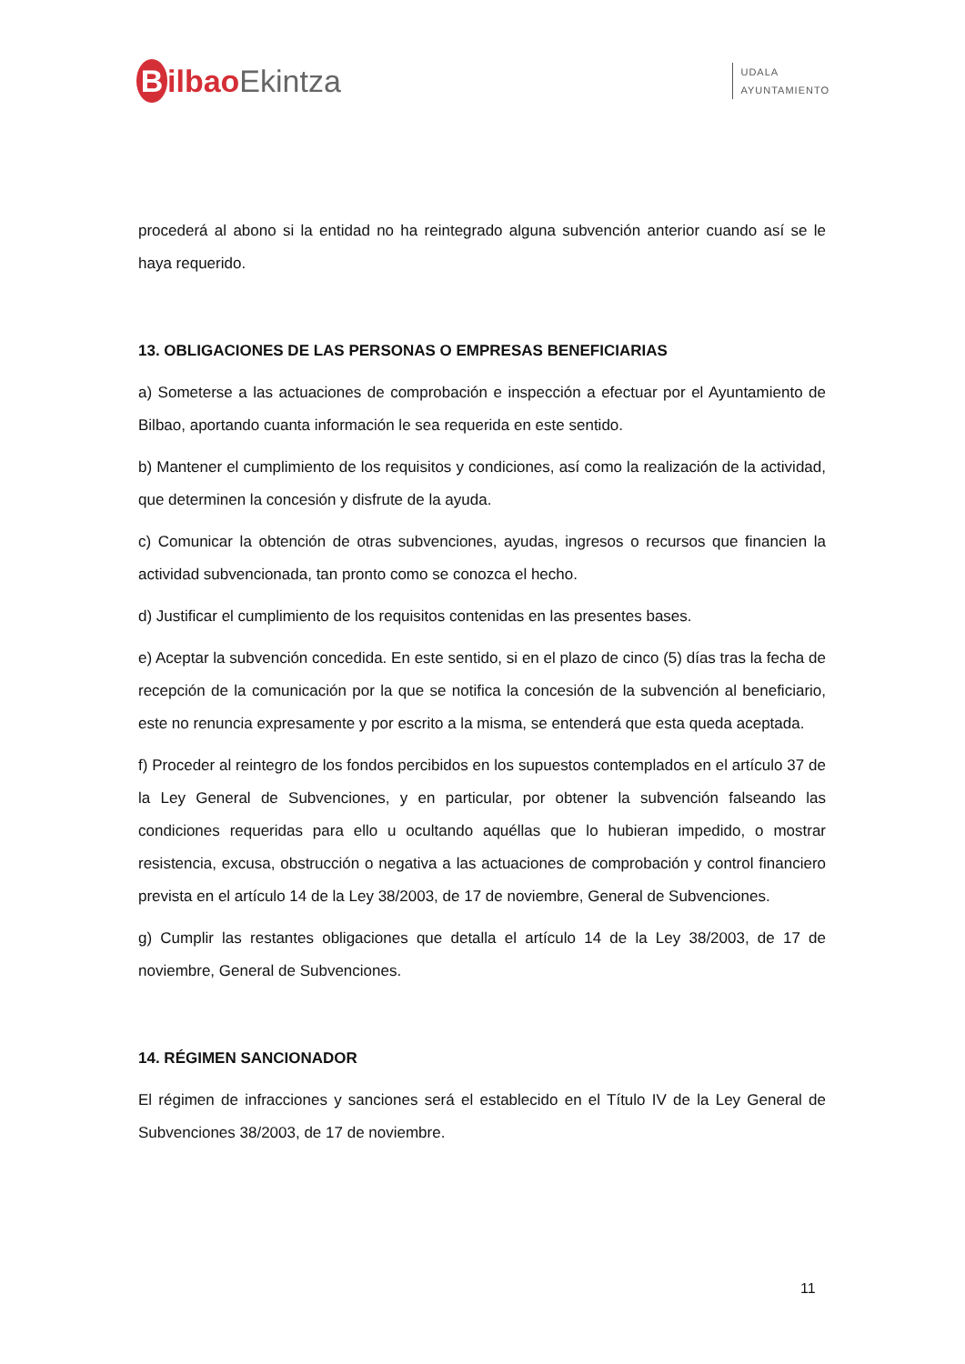BilbaoEkintza
UDALA
AYUNTAMIENTO
procederá al abono si la entidad no ha reintegrado alguna subvención anterior cuando así se le haya requerido.
13. OBLIGACIONES DE LAS PERSONAS O EMPRESAS BENEFICIARIAS
a) Someterse a las actuaciones de comprobación e inspección a efectuar por el Ayuntamiento de Bilbao, aportando cuanta información le sea requerida en este sentido.
b) Mantener el cumplimiento de los requisitos y condiciones, así como la realización de la actividad, que determinen la concesión y disfrute de la ayuda.
c) Comunicar la obtención de otras subvenciones, ayudas, ingresos o recursos que financien la actividad subvencionada, tan pronto como se conozca el hecho.
d) Justificar el cumplimiento de los requisitos contenidas en las presentes bases.
e) Aceptar la subvención concedida. En este sentido, si en el plazo de cinco (5) días tras la fecha de recepción de la comunicación por la que se notifica la concesión de la subvención al beneficiario, este no renuncia expresamente y por escrito a la misma, se entenderá que esta queda aceptada.
f) Proceder al reintegro de los fondos percibidos en los supuestos contemplados en el artículo 37 de la Ley General de Subvenciones, y en particular, por obtener la subvención falseando las condiciones requeridas para ello u ocultando aquéllas que lo hubieran impedido, o mostrar resistencia, excusa, obstrucción o negativa a las actuaciones de comprobación y control financiero prevista en el artículo 14 de la Ley 38/2003, de 17 de noviembre, General de Subvenciones.
g) Cumplir las restantes obligaciones que detalla el artículo 14 de la Ley 38/2003, de 17 de noviembre, General de Subvenciones.
14. RÉGIMEN SANCIONADOR
El régimen de infracciones y sanciones será el establecido en el Título IV de la Ley General de Subvenciones 38/2003, de 17 de noviembre.
11